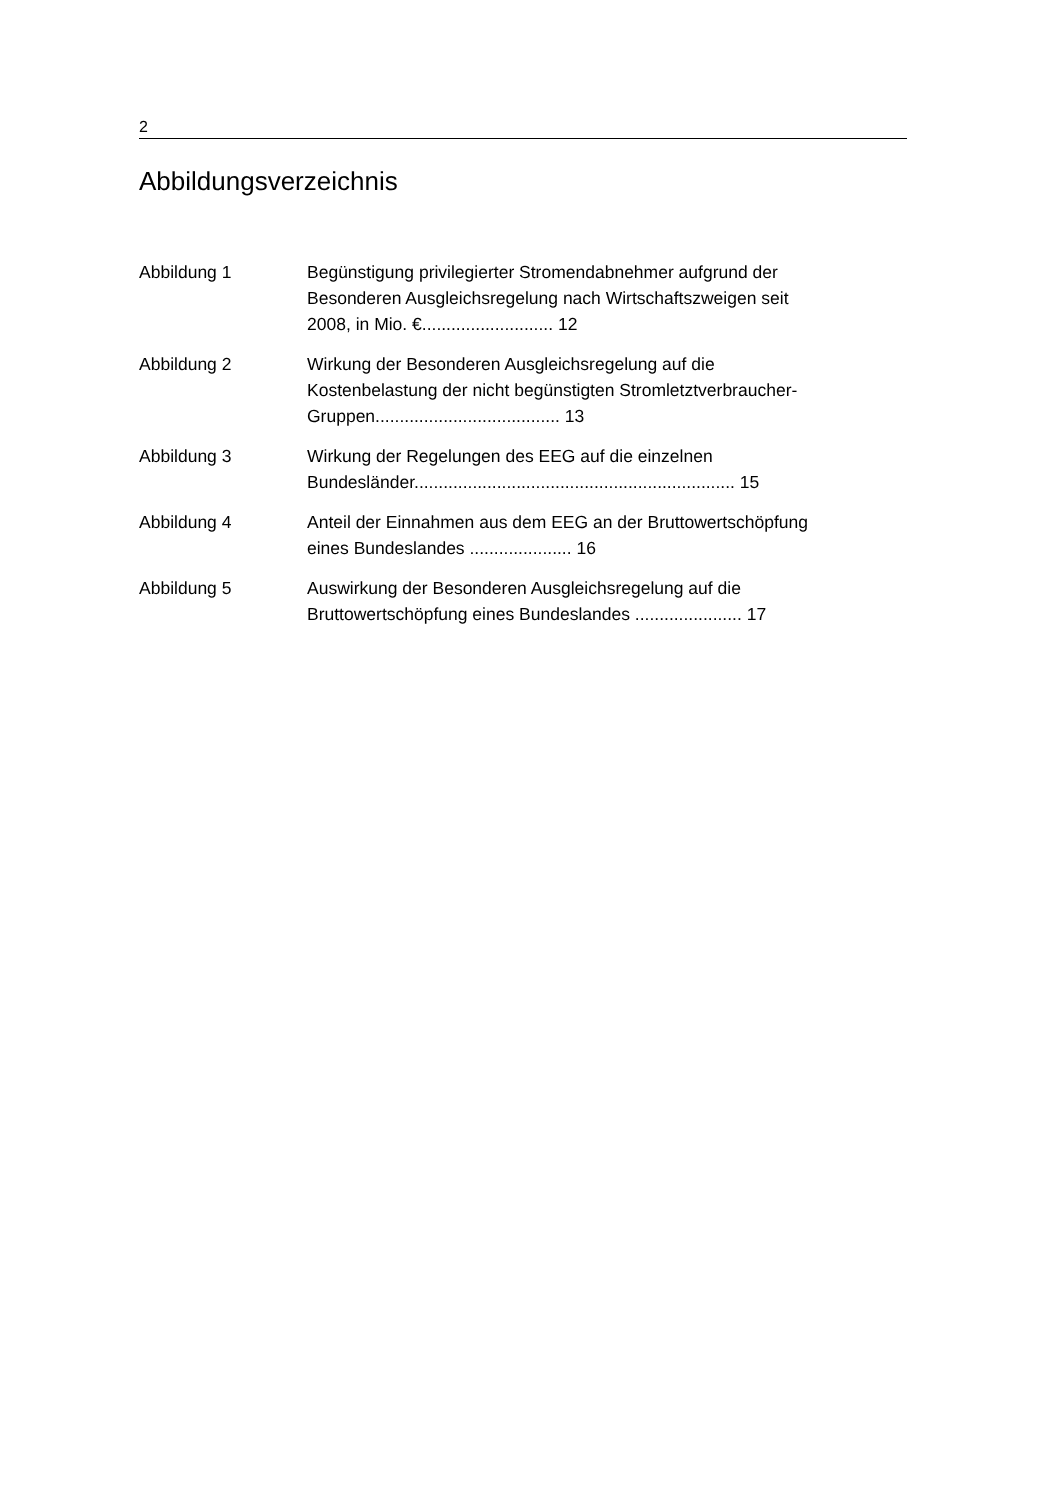2
Abbildungsverzeichnis
Abbildung 1 Begünstigung privilegierter Stromendabnehmer aufgrund der Besonderen Ausgleichsregelung nach Wirtschaftszweigen seit 2008, in Mio. €........................... 12
Abbildung 2 Wirkung der Besonderen Ausgleichsregelung auf die Kostenbelastung der nicht begünstigten Stromletztverbraucher-Gruppen...................................... 13
Abbildung 3 Wirkung der Regelungen des EEG auf die einzelnen Bundesländer.................................................................. 15
Abbildung 4 Anteil der Einnahmen aus dem EEG an der Bruttowertschöpfung eines Bundeslandes ..................... 16
Abbildung 5 Auswirkung der Besonderen Ausgleichsregelung auf die Bruttowertschöpfung eines Bundeslandes ...................... 17